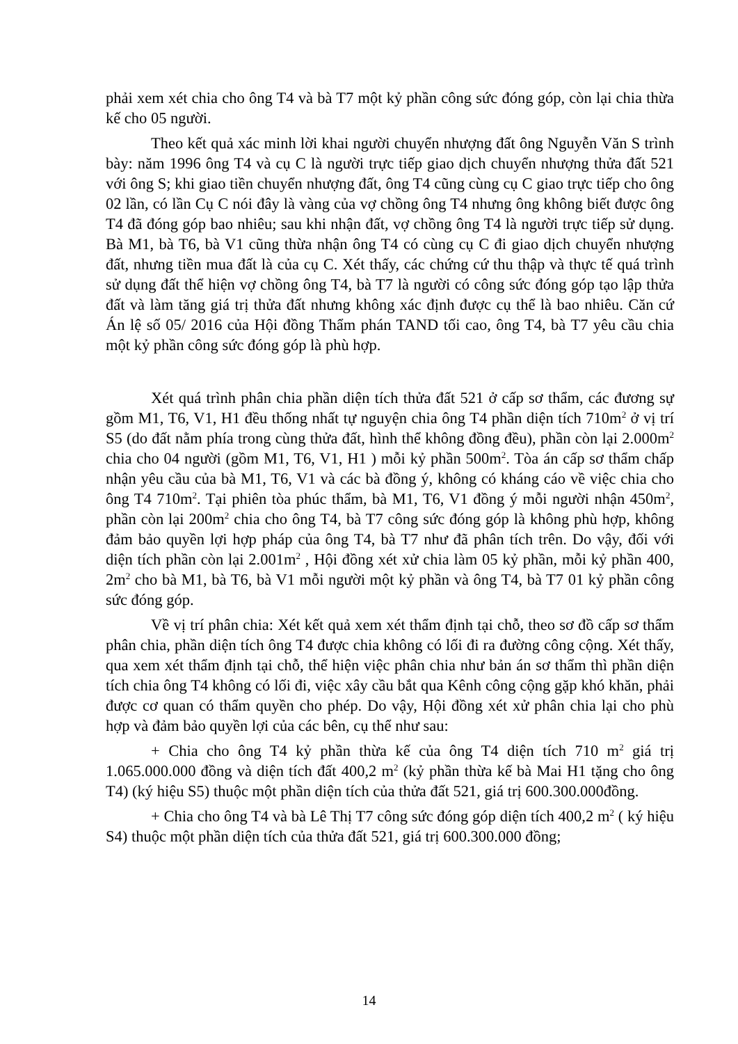phải xem xét chia cho ông T4 và bà T7 một kỷ phần công sức đóng góp, còn lại chia thừa kế cho 05 người.
Theo kết quả xác minh lời khai người chuyển nhượng đất ông Nguyễn Văn S trình bày: năm 1996 ông T4 và cụ C là người trực tiếp giao dịch chuyển nhượng thửa đất 521 với ông S; khi giao tiền chuyển nhượng đất, ông T4 cũng cùng cụ C giao trực tiếp cho ông 02 lần, có lần Cụ C nói đây là vàng của vợ chồng ông T4 nhưng ông không biết được ông T4 đã đóng góp bao nhiêu; sau khi nhận đất, vợ chồng ông T4 là người trực tiếp sử dụng. Bà M1, bà T6, bà V1 cũng thừa nhận ông T4 có cùng cụ C đi giao dịch chuyển nhượng đất, nhưng tiền mua đất là của cụ C. Xét thấy, các chứng cứ thu thập và thực tế quá trình sử dụng đất thể hiện vợ chồng ông T4, bà T7 là người có công sức đóng góp tạo lập thửa đất và làm tăng giá trị thửa đất nhưng không xác định được cụ thể là bao nhiêu. Căn cứ Án lệ số 05/ 2016 của Hội đồng Thẩm phán TAND tối cao, ông T4, bà T7 yêu cầu chia một kỷ phần công sức đóng góp là phù hợp.
Xét quá trình phân chia phần diện tích thửa đất 521 ở cấp sơ thẩm, các đương sự gồm M1, T6, V1, H1 đều thống nhất tự nguyện chia ông T4 phần diện tích 710m<sup>2</sup> ở vị trí S5 (do đất nằm phía trong cùng thửa đất, hình thể không đồng đều), phần còn lại 2.000m<sup>2</sup> chia cho 04 người (gồm M1, T6, V1, H1 ) mỗi kỷ phần 500m<sup>2</sup>. Tòa án cấp sơ thẩm chấp nhận yêu cầu của bà M1, T6, V1 và các bà đồng ý, không có kháng cáo về việc chia cho ông T4 710m<sup>2</sup>. Tại phiên tòa phúc thẩm, bà M1, T6, V1 đồng ý mỗi người nhận 450m<sup>2</sup>, phần còn lại 200m<sup>2</sup> chia cho ông T4, bà T7 công sức đóng góp là không phù hợp, không đảm bảo quyền lợi hợp pháp của ông T4, bà T7 như đã phân tích trên. Do vậy, đối với diện tích phần còn lại 2.001m<sup>2</sup> , Hội đồng xét xử chia làm 05 kỷ phần, mỗi kỷ phần 400, 2m<sup>2</sup> cho bà M1, bà T6, bà V1 mỗi người một kỷ phần và ông T4, bà T7 01 kỷ phần công sức đóng góp.
Về vị trí phân chia: Xét kết quả xem xét thẩm định tại chỗ, theo sơ đồ cấp sơ thẩm phân chia, phần diện tích ông T4 được chia không có lối đi ra đường công cộng. Xét thấy, qua xem xét thẩm định tại chỗ, thể hiện việc phân chia như bản án sơ thẩm thì phần diện tích chia ông T4 không có lối đi, việc xây cầu bắt qua Kênh công cộng gặp khó khăn, phải được cơ quan có thẩm quyền cho phép. Do vậy, Hội đồng xét xử phân chia lại cho phù hợp và đảm bảo quyền lợi của các bên, cụ thể như sau:
+ Chia cho ông T4 kỷ phần thừa kế của ông T4 diện tích 710 m<sup>2</sup> giá trị 1.065.000.000 đồng và diện tích đất 400,2 m<sup>2</sup> (kỷ phần thừa kế bà Mai H1 tặng cho ông T4) (ký hiệu S5) thuộc một phần diện tích của thửa đất 521, giá trị 600.300.000đồng.
+ Chia cho ông T4 và bà Lê Thị T7 công sức đóng góp diện tích 400,2 m<sup>2</sup> ( ký hiệu S4) thuộc một phần diện tích của thửa đất 521, giá trị 600.300.000 đồng;
14